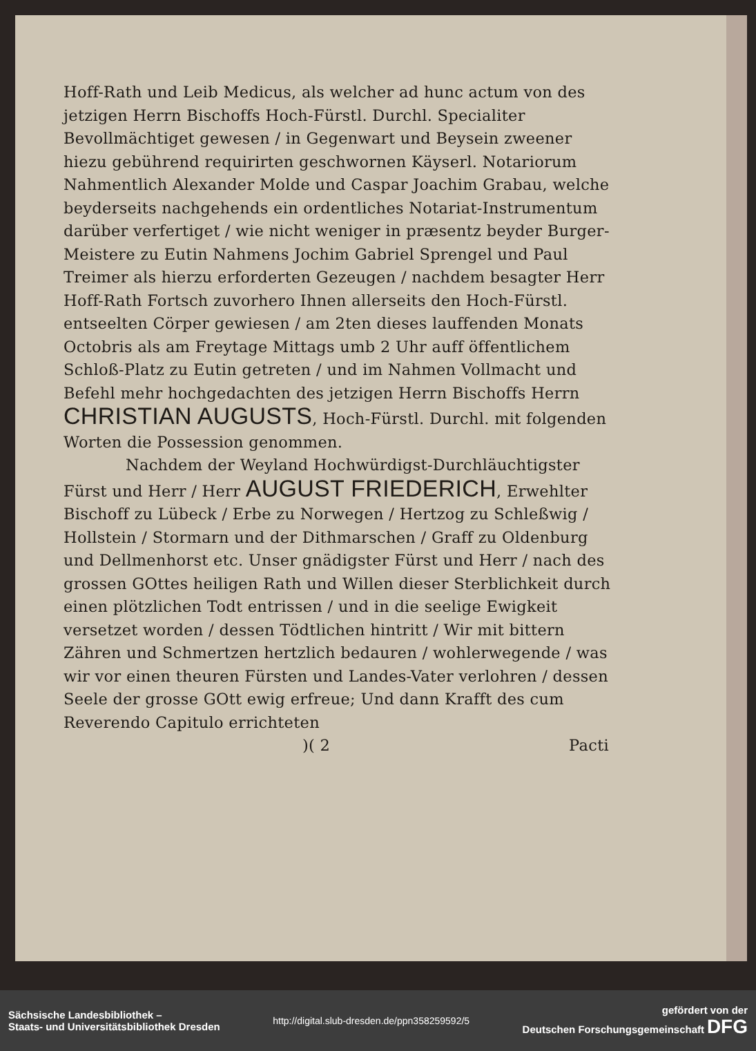Hoff-Rath und Leib Medicus, als welcher ad hunc actum von des jetzigen Herrn Bischoffs Hoch-Fürstl. Durchl. Specialiter Bevollmächtiget gewesen / in Gegenwart und Beysein zweener hiezu gebührend requirirten geschwornen Käyserl. Notariorum Nahmentlich Alexander Molde und Caspar Joachim Grabau, welche beyderseits nachgehends ein ordentliches Notariat-Instrumentum darüber verfertiget / wie nicht weniger in præsentz beyder Burger-Meistere zu Eutin Nahmens Jochim Gabriel Sprengel und Paul Treimer als hierzu erforderten Gezeugen / nachdem besagter Herr Hoff-Rath Fortsch zuvorhero Ihnen allerseits den Hoch-Fürstl. entseelten Cörper gewiesen / am 2ten dieses lauffenden Monats Octobris als am Freytage Mittags umb 2 Uhr auff öffentlichem Schloß-Platz zu Eutin getreten / und im Nahmen Vollmacht und Befehl mehr hochgedachten des jetzigen Herrn Bischoffs Herrn CHRISTIAN AUGUSTS, Hoch-Fürstl. Durchl. mit folgenden Worten die Possession genommen.
Nachdem der Weyland Hochwürdigst-Durchläuchtigster Fürst und Herr / Herr AUGUST FRIEDERICH, Erwehlter Bischoff zu Lübeck / Erbe zu Norwegen / Hertzog zu Schleßwig / Hollstein / Stormarn und der Dithmarschen / Graff zu Oldenburg und Dellmenhorst etc. Unser gnädigster Fürst und Herr / nach des grossen GOttes heiligen Rath und Willen dieser Sterblichkeit durch einen plötzlichen Todt entrissen / und in die seelige Ewigkeit versetzet worden / dessen Tödtlichen hintritt / Wir mit bittern Zähren und Schmertzen hertzlich bedauren / wohlerwegende / was wir vor einen theuren Fürsten und Landes-Vater verlohren / dessen Seele der grosse GOtt ewig erfreue; Und dann Krafft des cum Reverendo Capitulo errichteten
)( 2 Pacti
Sächsische Landesbibliothek –
Staats- und Universitätsbibliothek Dresden
http://digital.slub-dresden.de/ppn358259592/5
gefördert von der
Deutschen Forschungsgemeinschaft DFG